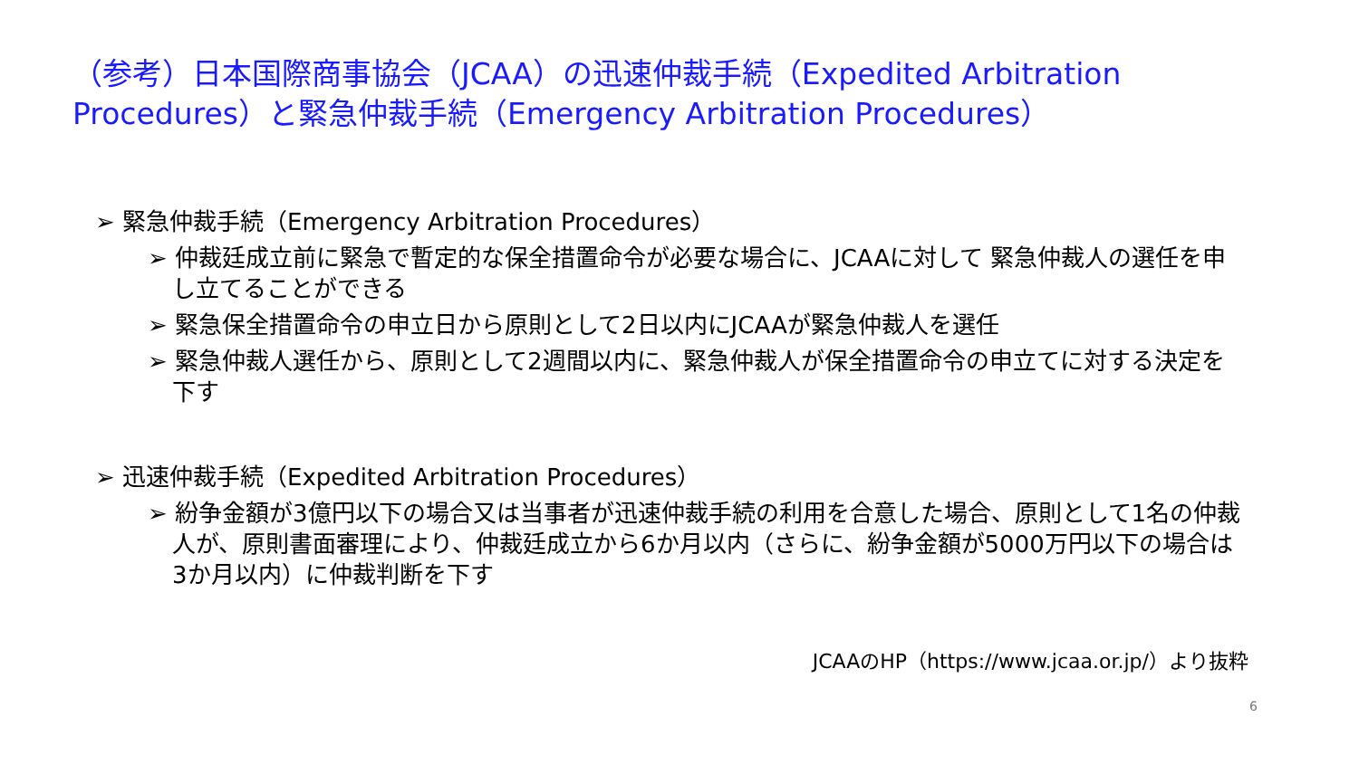（参考）日本国際商事協会（JCAA）の迅速仲裁手続（Expedited Arbitration Procedures）と緊急仲裁手続（Emergency Arbitration Procedures）
➢ 緊急仲裁手続（Emergency Arbitration Procedures）
➢ 仲裁廷成立前に緊急で暫定的な保全措置命令が必要な場合に、JCAAに対して 緊急仲裁人の選任を申し立てることができる
➢ 緊急保全措置命令の申立日から原則として2日以内にJCAAが緊急仲裁人を選任
➢ 緊急仲裁人選任から、原則として2週間以内に、緊急仲裁人が保全措置命令の申立てに対する決定を下す
➢ 迅速仲裁手続（Expedited Arbitration Procedures）
➢ 紛争金額が3億円以下の場合又は当事者が迅速仲裁手続の利用を合意した場合、原則として1名の仲裁人が、原則書面審理により、仲裁廷成立から6か月以内（さらに、紛争金額が5000万円以下の場合は3か月以内）に仲裁判断を下す
JCAAのHP（https://www.jcaa.or.jp/）より抜粋
6